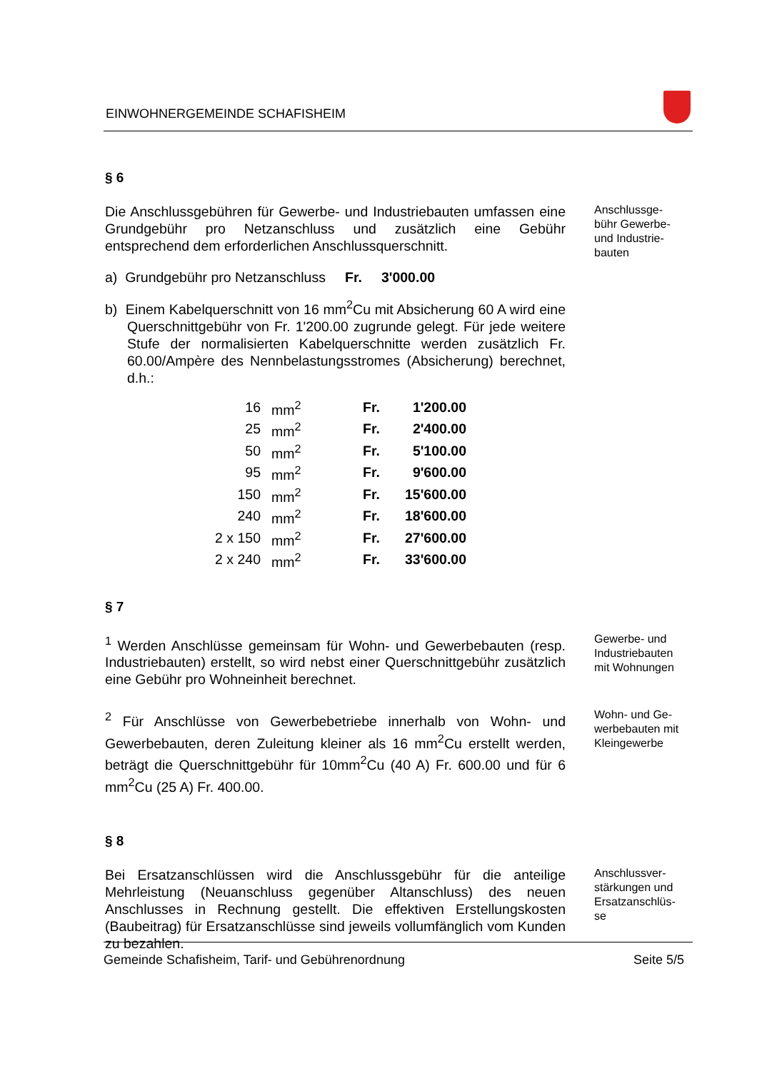EINWOHNERGEMEINDE SCHAFISHEIM
§ 6
Die Anschlussgebühren für Gewerbe- und Industriebauten umfassen eine Grundgebühr pro Netzanschluss und zusätzlich eine Gebühr entsprechend dem erforderlichen Anschlussquerschnitt.
a) Grundgebühr pro Netzanschluss Fr. 3'000.00
b) Einem Kabelquerschnitt von 16 mm<sup>2</sup>Cu mit Absicherung 60 A wird eine Querschnittgebühr von Fr. 1'200.00 zugrunde gelegt. Für jede weitere Stufe der normalisierten Kabelquerschnitte werden zusätzlich Fr. 60.00/Ampère des Nennbelastungsstromes (Absicherung) berechnet, d.h.:
| 16 | mm<sup>2</sup> | Fr. | 1'200.00 |
| 25 | mm<sup>2</sup> | Fr. | 2'400.00 |
| 50 | mm<sup>2</sup> | Fr. | 5'100.00 |
| 95 | mm<sup>2</sup> | Fr. | 9'600.00 |
| 150 | mm<sup>2</sup> | Fr. | 15'600.00 |
| 240 | mm<sup>2</sup> | Fr. | 18'600.00 |
| 2 x 150 | mm<sup>2</sup> | Fr. | 27'600.00 |
| 2 x 240 | mm<sup>2</sup> | Fr. | 33'600.00 |
Anschlussge-
bühr Gewerbe-
und Industrie-
bauten
§ 7
<sup>1</sup> Werden Anschlüsse gemeinsam für Wohn- und Gewerbebauten (resp. Industriebauten) erstellt, so wird nebst einer Querschnittgebühr zusätzlich eine Gebühr pro Wohneinheit berechnet.
Gewerbe- und Industriebauten mit Wohnungen
<sup>2</sup> Für Anschlüsse von Gewerbebetriebe innerhalb von Wohn- und Gewerbebauten, deren Zuleitung kleiner als 16 mm<sup>2</sup>Cu erstellt werden, beträgt die Querschnittgebühr für 10mm<sup>2</sup>Cu (40 A) Fr. 600.00 und für 6 mm<sup>2</sup>Cu (25 A) Fr. 400.00.
Wohn- und Ge-
werbebauten mit Kleingewerbe
§ 8
Bei Ersatzanschlüssen wird die Anschlussgebühr für die anteilige Mehrleistung (Neuanschluss gegenüber Altanschluss) des neuen Anschlusses in Rechnung gestellt. Die effektiven Erstellungskosten (Baubeitrag) für Ersatzanschlüsse sind jeweils vollumfänglich vom Kunden zu bezahlen.
Anschlussver-
stärkungen und Ersatzanschlüs-
se
Gemeinde Schafisheim, Tarif- und Gebührenordnung Seite 5/5